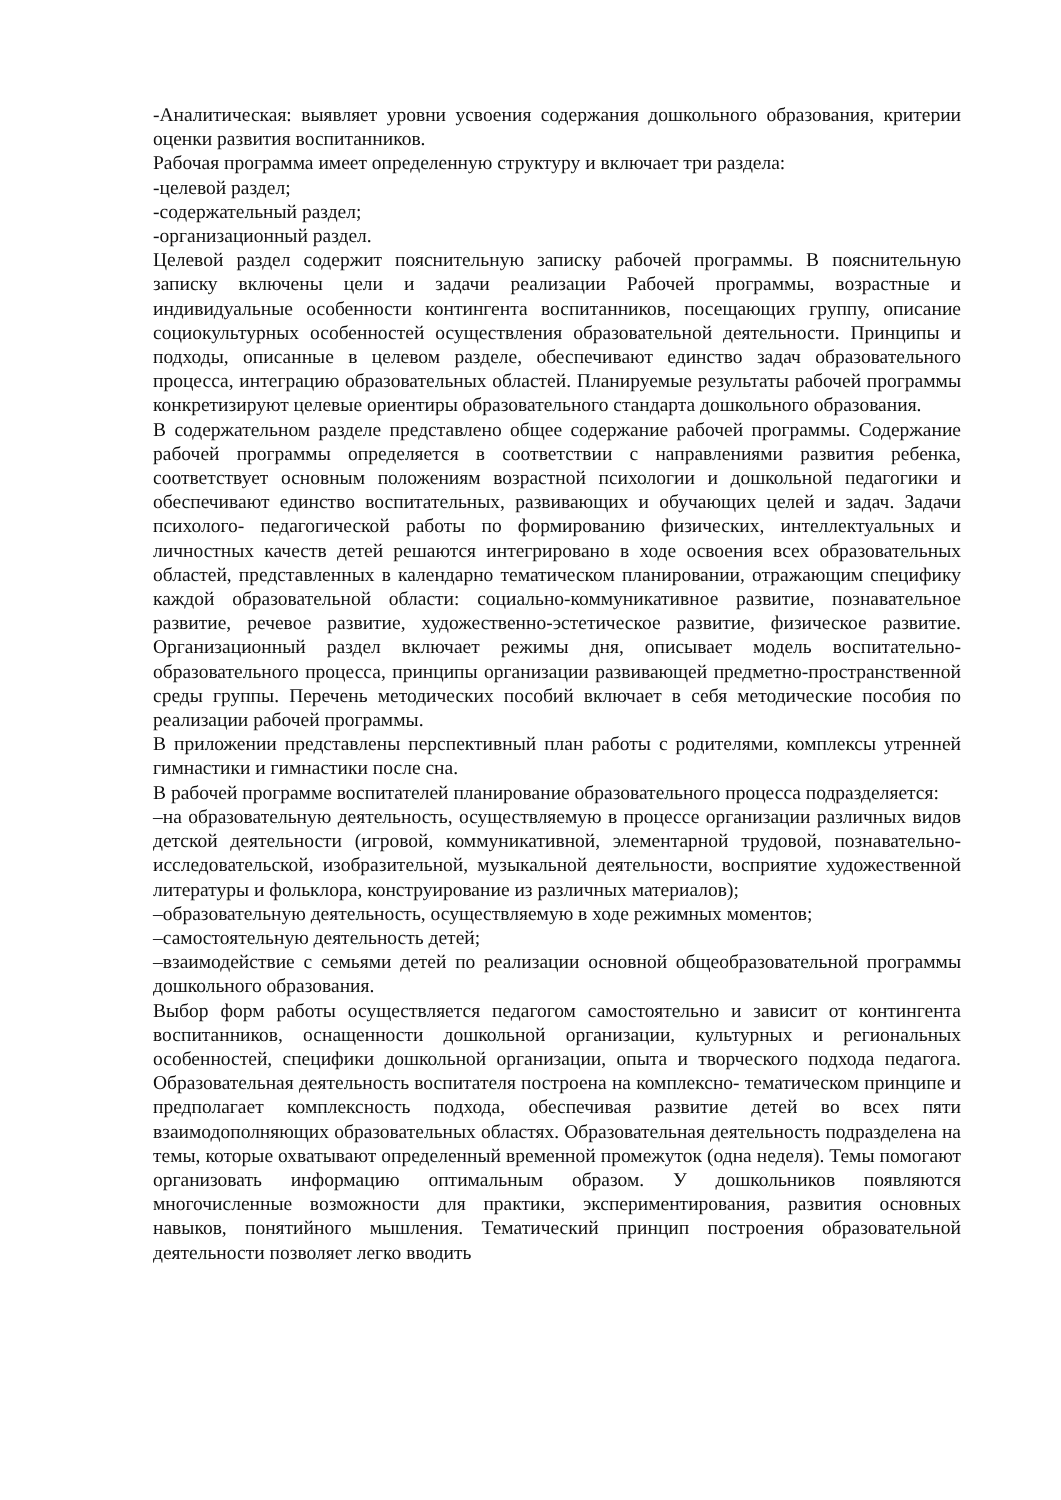-Аналитическая: выявляет уровни усвоения содержания дошкольного образования, критерии оценки развития воспитанников.
Рабочая программа имеет определенную структуру и включает три раздела:
-целевой раздел;
-содержательный раздел;
-организационный раздел.
Целевой раздел содержит пояснительную записку рабочей программы. В пояснительную записку включены цели и задачи реализации Рабочей программы, возрастные и индивидуальные особенности контингента воспитанников, посещающих группу, описание социокультурных особенностей осуществления образовательной деятельности. Принципы и подходы, описанные в целевом разделе, обеспечивают единство задач образовательного процесса, интеграцию образовательных областей. Планируемые результаты рабочей программы конкретизируют целевые ориентиры образовательного стандарта дошкольного образования.
В содержательном разделе представлено общее содержание рабочей программы. Содержание рабочей программы определяется в соответствии с направлениями развития ребенка, соответствует основным положениям возрастной психологии и дошкольной педагогики и обеспечивают единство воспитательных, развивающих и обучающих целей и задач. Задачи психолого- педагогической работы по формированию физических, интеллектуальных и личностных качеств детей решаются интегрировано в ходе освоения всех образовательных областей, представленных в календарно тематическом планировании, отражающим специфику каждой образовательной области: социально-коммуникативное развитие, познавательное развитие, речевое развитие, художественно-эстетическое развитие, физическое развитие. Организационный раздел включает режимы дня, описывает модель воспитательно-образовательного процесса, принципы организации развивающей предметно-пространственной среды группы. Перечень методических пособий включает в себя методические пособия по реализации рабочей программы.
В приложении представлены перспективный план работы с родителями, комплексы утренней гимнастики и гимнастики после сна.
В рабочей программе воспитателей планирование образовательного процесса подразделяется:
–на образовательную деятельность, осуществляемую в процессе организации различных видов детской деятельности (игровой, коммуникативной, элементарной трудовой, познавательно-исследовательской, изобразительной, музыкальной деятельности, восприятие художественной литературы и фольклора, конструирование из различных материалов);
–образовательную деятельность, осуществляемую в ходе режимных моментов;
–самостоятельную деятельность детей;
–взаимодействие с семьями детей по реализации основной общеобразовательной программы дошкольного образования.
Выбор форм работы осуществляется педагогом самостоятельно и зависит от контингента воспитанников, оснащенности дошкольной организации, культурных и региональных особенностей, специфики дошкольной организации, опыта и творческого подхода педагога. Образовательная деятельность воспитателя построена на комплексно- тематическом принципе и предполагает комплексность подхода, обеспечивая развитие детей во всех пяти взаимодополняющих образовательных областях. Образовательная деятельность подразделена на темы, которые охватывают определенный временной промежуток (одна неделя). Темы помогают организовать информацию оптимальным образом. У дошкольников появляются многочисленные возможности для практики, экспериментирования, развития основных навыков, понятийного мышления. Тематический принцип построения образовательной деятельности позволяет легко вводить